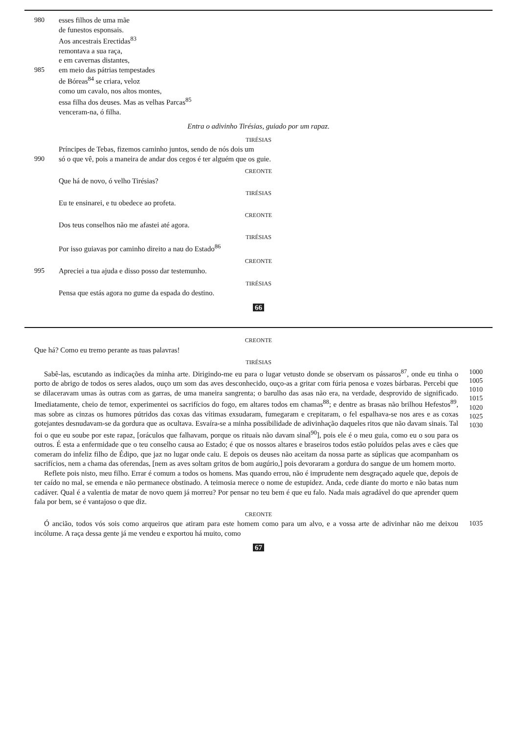980 esses filhos de uma mãe
de funestos esponsais.
Aos ancestrais Erectidas<sup>83</sup>
remontava a sua raça,
e em cavernas distantes,
985 em meio das pátrias tempestades
de Bóreas<sup>84</sup> se criara, veloz
como um cavalo, nos altos montes,
essa filha dos deuses. Mas as velhas Parcas<sup>85</sup>
venceram-na, ó filha.
Entra o adivinho Tirésias, guiado por um rapaz.
TIRÉSIAS
Príncipes de Tebas, fizemos caminho juntos, sendo de nós dois um
990 só o que vê, pois a maneira de andar dos cegos é ter alguém que os guie.
CREONTE
Que há de novo, ó velho Tirésias?
TIRÉSIAS
Eu te ensinarei, e tu obedece ao profeta.
CREONTE
Dos teus conselhos não me afastei até agora.
TIRÉSIAS
Por isso guiavas por caminho direito a nau do Estado<sup>86</sup>
CREONTE
995 Apreciei a tua ajuda e disso posso dar testemunho.
TIRÉSIAS
Pensa que estás agora no gume da espada do destino.
66
CREONTE
Que há? Como eu tremo perante as tuas palavras!
TIRÉSIAS
Sabê-las, escutando as indicações da minha arte. Dirigindo-me eu para o lugar vetusto donde se observam os pássaros<sup>87</sup>, onde eu tinha o porto de abrigo de todos os seres alados, ouço um som das aves desconhecido, ouço-as a gritar com fúria penosa e vozes bárbaras. Percebi que se dilaceravam umas às outras com as garras, de uma maneira sangrenta; o barulho das asas não era, na verdade, desprovido de significado. Imediatamente, cheio de temor, experimentei os sacrifícios do fogo, em altares todos em chamas<sup>88</sup>; e dentre as brasas não brilhou Hefestos<sup>89</sup>, mas sobre as cinzas os humores pútridos das coxas das vítimas exsudaram, fumegaram e crepitaram, o fel espalhava-se nos ares e as coxas gotejantes desnudavam-se da gordura que as ocultava. Esvaíra-se a minha possibilidade de adivinhação daqueles ritos que não davam sinais. Tal foi o que eu soube por este rapaz, [oráculos que falhavam, porque os rituais não davam sinal<sup>90</sup>], pois ele é o meu guia, como eu o sou para os outros. É esta a enfermidade que o teu conselho causa ao Estado; é que os nossos altares e braseiros todos estão poluídos pelas aves e cães que comeram do infeliz filho de Édipo, que jaz no lugar onde caiu. E depois os deuses não aceitam da nossa parte as súplicas que acompanham os sacrifícios, nem a chama das oferendas, [nem as aves soltam gritos de bom augúrio,] pois devoraram a gordura do sangue de um homem morto.
Reflete pois nisto, meu filho. Errar é comum a todos os homens. Mas quando errou, não é imprudente nem desgraçado aquele que, depois de ter caído no mal, se emenda e não permanece obstinado. A teimosia merece o nome de estupidez. Anda, cede diante do morto e não batas num cadáver. Qual é a valentia de matar de novo quem já morreu? Por pensar no teu bem é que eu falo. Nada mais agradável do que aprender quem fala por bem, se é vantajoso o que diz.
1000 1005 1010 1015 1020 1025 1030
CREONTE
Ó ancião, todos vós sois como arqueiros que atiram para este homem como para um alvo, e a vossa arte de adivinhar não me deixou incólume. A raça dessa gente já me vendeu e exportou há muito, como
1035
67